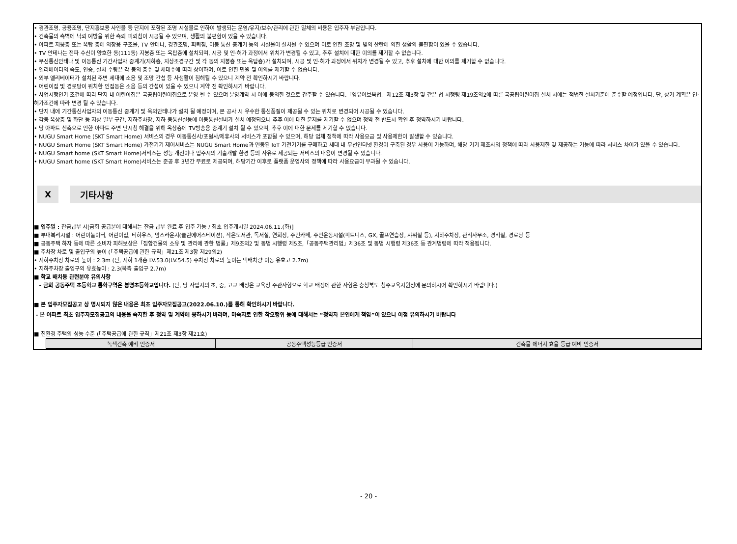• 경관조명, 공용조명, 단지홍보용 사인물 등 단지에 포함된 조명 시설물로 인하여 발생되는 운영/유지/보수/관리에 관한 일체의 비용은 입주자 부담입니다.
• 건축물의 측벽에 낙뢰 예방을 위한 측뢰 피뢰침이 시공될 수 있으며, 생활의 불편함이 있을 수 있습니다.
• 아파트 지붕층 또는 옥탑 층에 의장용 구조물, TV 안테나, 경관조명, 피뢰침, 이동 통신 중계기 등의 시설물이 설치될 수 있으며 이로 인한 조망 및 빛의 산란에 의한 생활의 불편함이 있을 수 있습니다.
• TV 안테나는 전파 수신이 양호한 동(111동) 지붕층 또는 옥탑층에 설치되며, 시공 및 인·허가 과정에서 위치가 변경될 수 있고, 추후 설치에 대한 이의를 제기할 수 없습니다.
• 무선통신안테나 및 이동통신 기간사업자 중계기(지하층, 지상조경구간 및 각 동의 지붕층 또는 옥탑층)가 설치되며, 시공 및 인·허가 과정에서 위치가 변경될 수 있고, 추후 설치에 대한 이의를 제기할 수 없습니다.
• 엘리베이터의 속도, 인승, 설치 수량은 각 동의 층수 및 세대수에 따라 상이하며, 이로 인한 민원 및 이의를 제기할 수 없습니다.
• 외부 엘리베이터가 설치된 주변 세대에 소음 및 조망 간섭 등 사생활이 침해될 수 있으니 계약 전 확인하시기 바랍니다.
• 어린이집 및 경로당이 위치한 인접동은 소음 등의 간섭이 있을 수 있으니 계약 전 확인하시기 바랍니다.
• 사업시행인가 조건에 따라 단지 내 어린이집은 국공립어린이집으로 운영 될 수 있으며 분양계약 시 이에 동의한 것으로 간주할 수 있습니다.「영유아보육법」제12조 제3항 및 같은 법 시행령 제19조의2에 따른 국공립어린이집 설치 시에는 적법한 설치기준에 준수할 예정입니다. 단, 상기 계획은 인·허가조건에 따라 변경 될 수 있습니다.
• 단지 내에 기간통신사업자의 이동통신 중계기 및 옥외안테나가 설치 될 예정이며, 본 공사 시 우수한 통신품질이 제공될 수 있는 위치로 변경되어 시공될 수 있습니다.
• 각동 옥상층 및 화단 등 지상 일부 구간, 지하주차장, 지하 동통신실등에 이동통신설비가 설치 예정되오니 추후 이에 대한 문제를 제기할 수 없으며 청약 전 반드시 확인 후 청약하시기 바랍니다.
• 당 아파트 신축으로 인한 아파트 주변 난시청 해결을 위해 옥상층에 TV방송용 중계기 설치 될 수 있으며, 추후 이에 대한 문제를 제기할 수 없습니다.
• NUGU Smart Home (SKT Smart Home) 서비스의 경우 이동통신사/포털사/제휴사의 서비스가 포함될 수 있으며, 해당 업체 정책에 따라 사용요금 및 사용제한이 발생할 수 있습니다.
• NUGU Smart Home (SKT Smart Home) 가전기기 제어서비스는 NUGU Smart Home과 연동된 IoT 가전기기를 구매하고 세대 내 무선인터넷 환경이 구축된 경우 사용이 가능하며, 해당 기기 제조사의 정책에 따라 사용제한 및 제공하는 기능에 따라 서비스 차이가 있을 수 있습니다.
• NUGU Smart home (SKT Smart Home)서비스는 성능 개선이나 입주시의 기술개발 환경 등의 사유로 제공되는 서비스의 내용이 변경될 수 있습니다.
• NUGU Smart home (SKT Smart Home)서비스는 준공 후 3년간 무료로 제공되며, 해당기간 이후로 플랫폼 운영사의 정책에 따라 사용요금이 부과될 수 있습니다.
X 기타사항
■ 입주일 : 잔금납부 시[금회 공급분에 대해서는 잔금 납부 완료 후 입주 가능 / 최초 입주개시일 2024.06.11.(화)]
■ 부대복리시설 : 어린이놀이터, 어린이집, 티하우스, 맘스라운지(클린에어스테이션), 작은도서관, 독서실, 연회장, 주민카페, 주민운동시설(피트니스, GX, 골프연습장, 샤워실 등), 지하주차장, 관리사무소, 경비실, 경로당 등
■ 공동주택 하자 등에 따른 소비자 피해보상은「집합건물의 소유 및 관리에 관한 법률」제9조의2 및 동법 시행령 제5조,「공동주택관리법」제36조 및 동법 시행령 제36조 등 관계법령에 따라 적용됩니다.
■ 주차장 차로 및 출입구의 높이 (「주택공급에 관한 규칙」제21조 제3항 제29의2)
• 지하주차장 차로의 높이 : 2.3m (단, 지하 1개층 LV.53.0(LV.54.5) 주차장 차로의 높이는 택배차량 이동 유효고 2.7m)
• 지하주차장 출입구의 유효높이 : 2.3(북측 출입구 2.7m)
■ 학교 배치등 관련분야 유의사항
- 금회 공동주택 초등학교 통학구역은 봉명초등학교입니다. (단, 당 사업지의 초, 중, 고교 배정은 교육청 주관사항으로 학교 배정에 관한 사항은 충청북도 청주교육지원청에 문의하시어 확인하시기 바랍니다.)
■ 본 입주자모집공고 상 명시되지 않은 내용은 최초 입주자모집공고(2022.06.10.)를 통해 확인하시기 바랍니다.
- 본 아파트 최초 입주자모집공고의 내용을 숙지한 후 청약 및 계약에 응하시기 바라며, 미숙지로 인한 착오행위 등에 대해서는 “청약자 본인에게 책임”이 있으니 이점 유의하시기 바랍니다
■ 친환경 주택의 성능 수준 (「주택공급에 관한 규칙」제21조 제3항 제21호)
| 녹색건축 예비 인증서 | 공동주택성능등급 인증서 | 건축물 에너지 효율 등급 예비 인증서 |
| --- | --- | --- |
- 20 -